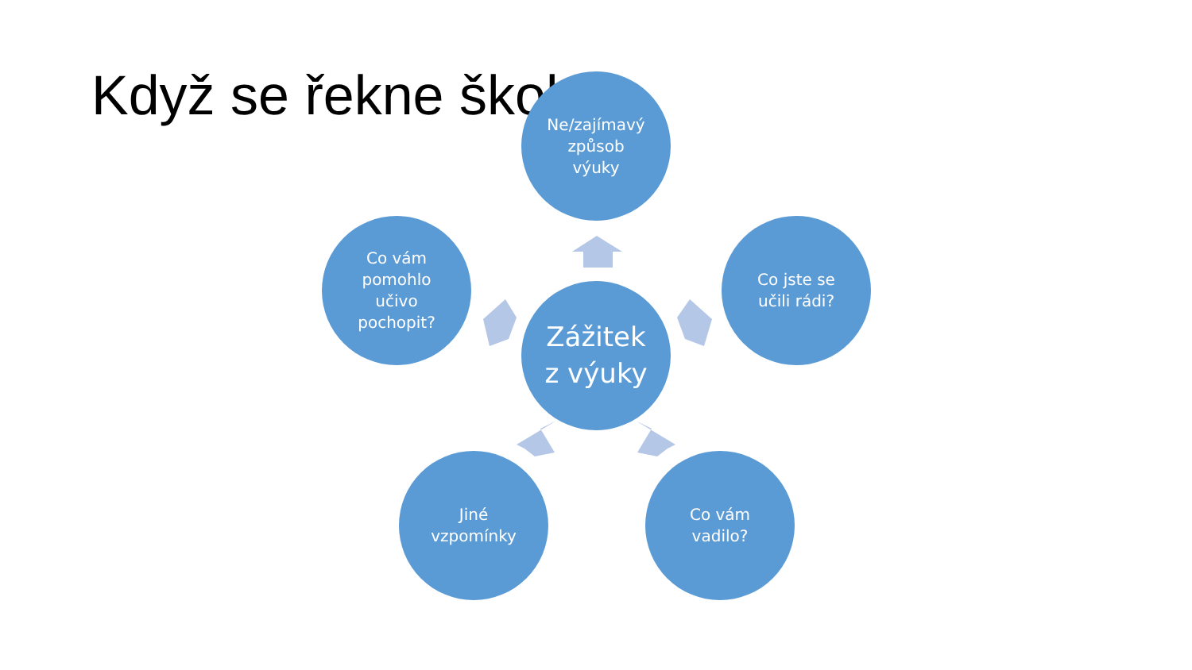Když se řekne škola
Ne/zajímavý
způsob
výuky
Co vám
pomohlo
učivo
pochopit?
Zážitek
z výuky
Co jste se
učili rádi?
Jiné
vzpomínky
Co vám
vadilo?